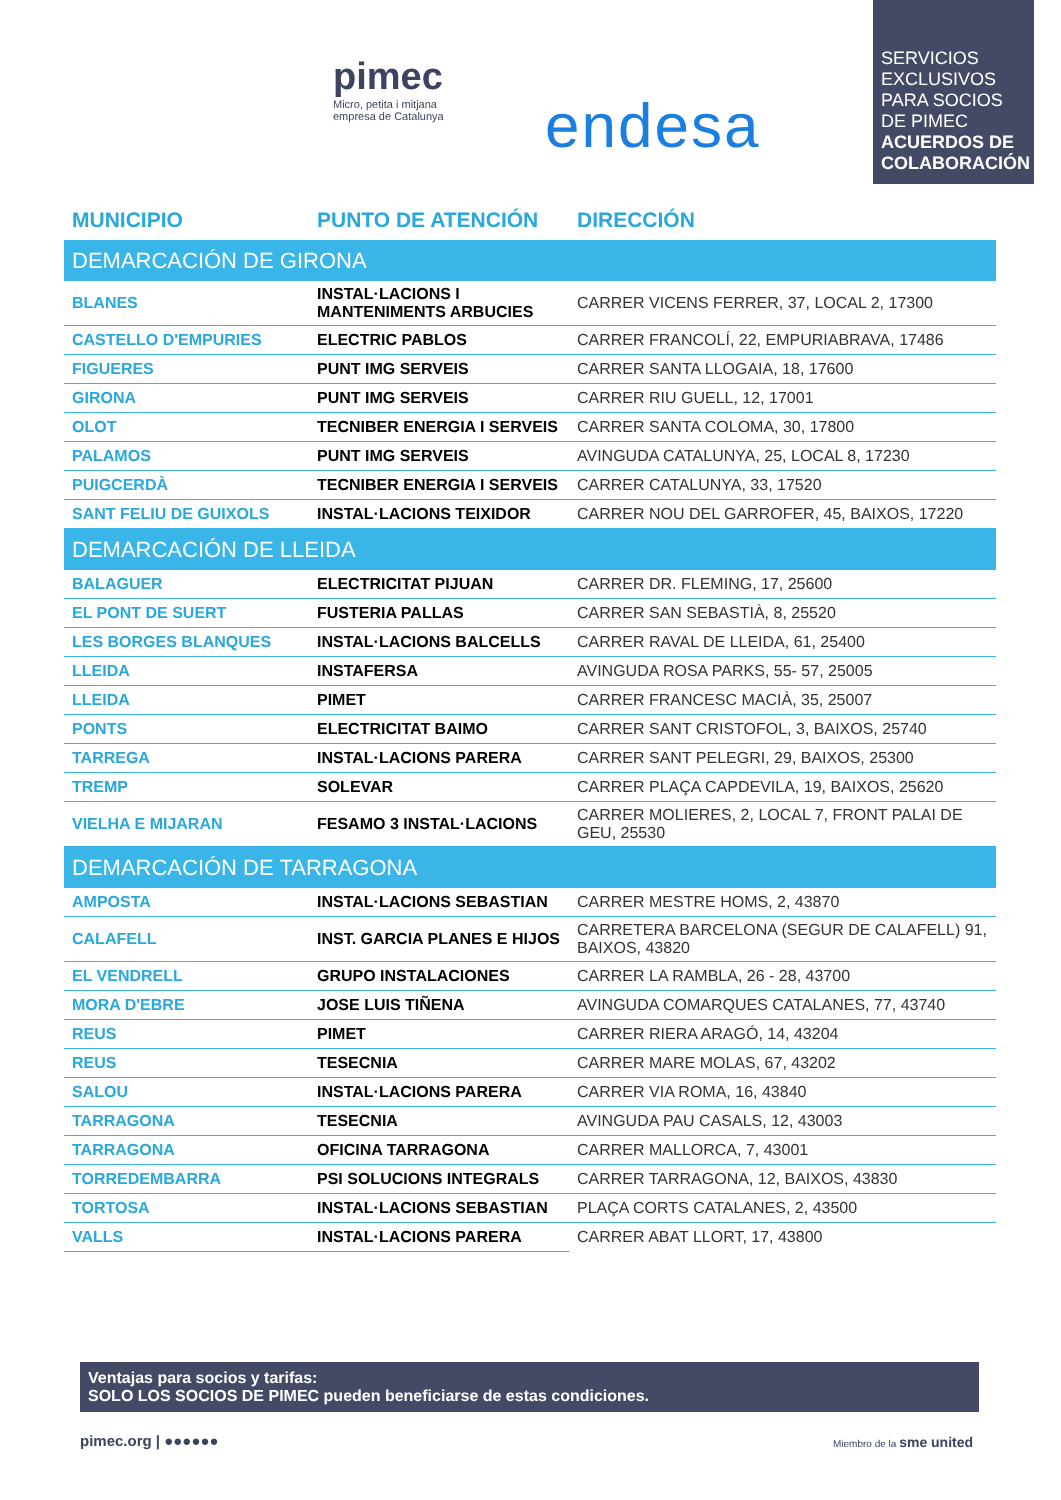pimec
Micro, petita i mitjana empresa de Catalunya
endesa
SERVICIOS EXCLUSIVOS PARA SOCIOS DE PIMEC
ACUERDOS DE COLABORACIÓN
| MUNICIPIO | PUNTO DE ATENCIÓN | DIRECCIÓN |
| --- | --- | --- |
| DEMARCACIÓN DE GIRONA | | |
| BLANES | INSTAL·LACIONS I MANTENIMENTS ARBUCIES | CARRER VICENS FERRER, 37, LOCAL 2, 17300 |
| CASTELLO D'EMPURIES | ELECTRIC PABLOS | CARRER FRANCOLÍ, 22, EMPURIABRAVA, 17486 |
| FIGUERES | PUNT IMG SERVEIS | CARRER SANTA LLOGAIA, 18, 17600 |
| GIRONA | PUNT IMG SERVEIS | CARRER RIU GUELL, 12, 17001 |
| OLOT | TECNIBER ENERGIA I SERVEIS | CARRER SANTA COLOMA, 30, 17800 |
| PALAMOS | PUNT IMG SERVEIS | AVINGUDA CATALUNYA, 25, LOCAL 8, 17230 |
| PUIGCERDÀ | TECNIBER ENERGIA I SERVEIS | CARRER CATALUNYA, 33, 17520 |
| SANT FELIU DE GUIXOLS | INSTAL·LACIONS TEIXIDOR | CARRER NOU DEL GARROFER, 45, BAIXOS, 17220 |
| DEMARCACIÓN DE LLEIDA | | |
| BALAGUER | ELECTRICITAT PIJUAN | CARRER DR. FLEMING, 17, 25600 |
| EL PONT DE SUERT | FUSTERIA PALLAS | CARRER SAN SEBASTIÀ, 8, 25520 |
| LES BORGES BLANQUES | INSTAL·LACIONS BALCELLS | CARRER RAVAL DE LLEIDA, 61, 25400 |
| LLEIDA | INSTAFERSA | AVINGUDA ROSA PARKS, 55- 57, 25005 |
| LLEIDA | PIMET | CARRER FRANCESC MACIÀ, 35, 25007 |
| PONTS | ELECTRICITAT BAIMO | CARRER SANT CRISTOFOL, 3, BAIXOS, 25740 |
| TARREGA | INSTAL·LACIONS PARERA | CARRER SANT PELEGRI, 29, BAIXOS, 25300 |
| TREMP | SOLEVAR | CARRER PLAÇA CAPDEVILA, 19, BAIXOS, 25620 |
| VIELHA E MIJARAN | FESAMO 3 INSTAL·LACIONS | CARRER MOLIERES, 2, LOCAL 7, FRONT PALAI DE GEU, 25530 |
| DEMARCACIÓN DE TARRAGONA | | |
| AMPOSTA | INSTAL·LACIONS SEBASTIAN | CARRER MESTRE HOMS, 2, 43870 |
| CALAFELL | INST. GARCIA PLANES E HIJOS | CARRETERA BARCELONA (SEGUR DE CALAFELL) 91, BAIXOS, 43820 |
| EL VENDRELL | GRUPO INSTALACIONES | CARRER LA RAMBLA, 26 - 28, 43700 |
| MORA D'EBRE | JOSE LUIS TIÑENA | AVINGUDA COMARQUES CATALANES, 77, 43740 |
| REUS | PIMET | CARRER RIERA ARAGÓ, 14, 43204 |
| REUS | TESECNIA | CARRER MARE MOLAS, 67, 43202 |
| SALOU | INSTAL·LACIONS PARERA | CARRER VIA ROMA, 16, 43840 |
| TARRAGONA | TESECNIA | AVINGUDA PAU CASALS, 12, 43003 |
| TARRAGONA | OFICINA TARRAGONA | CARRER MALLORCA, 7, 43001 |
| TORREDEMBARRA | PSI SOLUCIONS INTEGRALS | CARRER TARRAGONA, 12, BAIXOS, 43830 |
| TORTOSA | INSTAL·LACIONS SEBASTIAN | PLAÇA CORTS CATALANES, 2, 43500 |
| VALLS | INSTAL·LACIONS PARERA | CARRER ABAT LLORT, 17, 43800 |
Ventajas para socios y tarifas:
SOLO LOS SOCIOS DE PIMEC pueden beneficiarse de estas condiciones.
pimec.org | ●●●●●● Miembro de la sme united